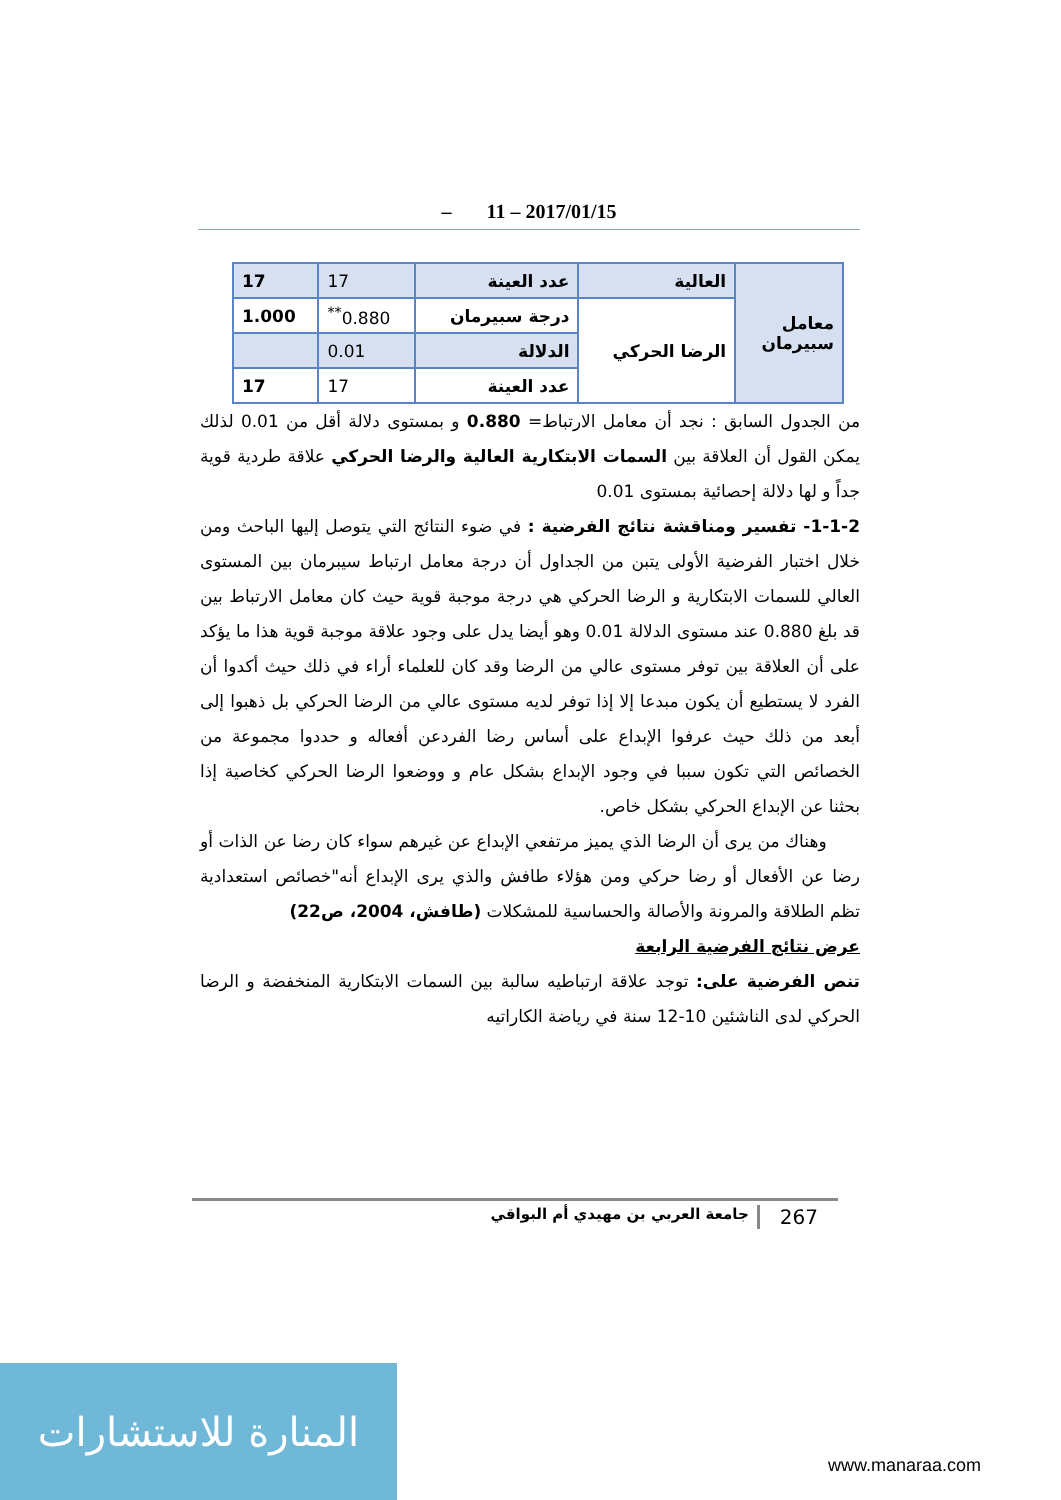– 11 – 2017/01/15
| معامل سبيرمان | العالية | عدد العينة | 17 | 17 |
| | الرضا الحركي | درجة سبيرمان | 0.880<sup>**</sup> | 1.000 |
| | | الدلالة | 0.01 | |
| | | عدد العينة | 17 | 17 |
من الجدول السابق : نجد أن معامل الارتباط= 0.880 و بمستوى دلالة أقل من 0.01 لذلك يمكن القول أن العلاقة بين السمات الابتكارية العالية والرضا الحركي علاقة طردية قوية جداً و لها دلالة إحصائية بمستوى 0.01
1-1-2- تفسير ومناقشة نتائج الفرضية : في ضوء النتائج التي يتوصل إليها الباحث ومن خلال اختبار الفرضية الأولى يتبن من الجداول أن درجة معامل ارتباط سيبرمان بين المستوى العالي للسمات الابتكارية و الرضا الحركي هي درجة موجبة قوية حيث كان معامل الارتباط بين قد بلغ 0.880 عند مستوى الدلالة 0.01 وهو أيضا يدل على وجود علاقة موجبة قوية هذا ما يؤكد على أن العلاقة بين توفر مستوى عالي من الرضا وقد كان للعلماء أراء في ذلك حيث أكدوا أن الفرد لا يستطيع أن يكون مبدعا إلا إذا توفر لديه مستوى عالي من الرضا الحركي بل ذهبوا إلى أبعد من ذلك حيث عرفوا الإبداع على أساس رضا الفردعن أفعاله و حددوا مجموعة من الخصائص التي تكون سببا في وجود الإبداع بشكل عام و ووضعوا الرضا الحركي كخاصية إذا بحثنا عن الإبداع الحركي بشكل خاص.
وهناك من يرى أن الرضا الذي يميز مرتفعي الإبداع عن غيرهم سواء كان رضا عن الذات أو رضا عن الأفعال أو رضا حركي ومن هؤلاء طافش والذي يرى الإبداع أنه"خصائص استعدادية تظم الطلاقة والمرونة والأصالة والحساسية للمشكلات (طافش، 2004، ص22)
عرض نتائج الفرضية الرابعة
تنص الفرضية على: توجد علاقة ارتباطيه سالبة بين السمات الابتكارية المنخفضة و الرضا الحركي لدى الناشئين 10-12 سنة في رياضة الكاراتيه
267 جامعة العربي بن مهيدي أم البواقي
المنارة للاستشارات
www.manaraa.com